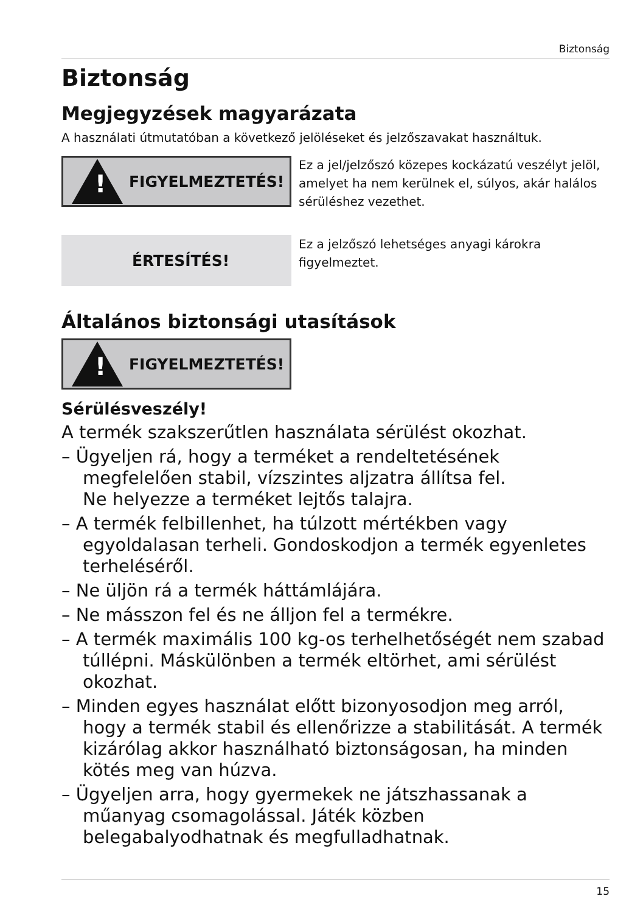Biztonság
Biztonság
Megjegyzések magyarázata
A használati útmutatóban a következő jelöléseket és jelzőszavakat használtuk.
!
FIGYELMEZTETÉS!
Ez a jel/jelzőszó közepes kockázatú veszélyt jelöl, amelyet ha nem kerülnek el, súlyos, akár halálos sérüléshez vezethet.
ÉRTESÍTÉS!
Ez a jelzőszó lehetséges anyagi károkra figyelmeztet.
Általános biztonsági utasítások
!
FIGYELMEZTETÉS!
Sérülésveszély!
A termék szakszerűtlen használata sérülést okozhat.
– Ügyeljen rá, hogy a terméket a rendeltetésének megfelelően stabil, vízszintes aljzatra állítsa fel.
Ne helyezze a terméket lejtős talajra.
– A termék felbillenhet, ha túlzott mértékben vagy egyoldalasan terheli. Gondoskodjon a termék egyenletes terheléséről.
– Ne üljön rá a termék háttámlájára.
– Ne másszon fel és ne álljon fel a termékre.
– A termék maximális 100 kg-os terhelhetőségét nem szabad túllépni. Máskülönben a termék eltörhet, ami sérülést okozhat.
– Minden egyes használat előtt bizonyosodjon meg arról, hogy a termék stabil és ellenőrizze a stabilitását. A termék kizárólag akkor használható biztonságosan, ha minden kötés meg van húzva.
– Ügyeljen arra, hogy gyermekek ne játszhassanak a műanyag csomagolással. Játék közben belegabalyodhatnak és megfulladhatnak.
15